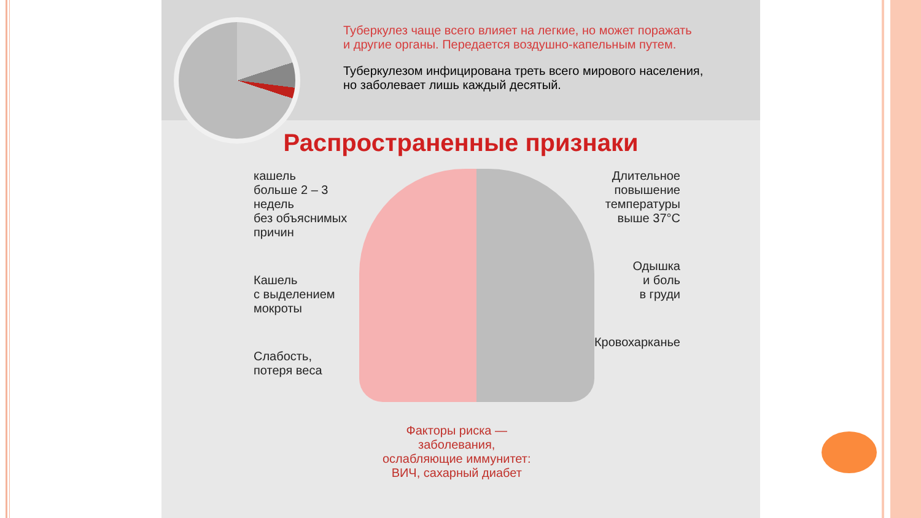Туберкулез чаще всего влияет на легкие, но может поражать
и другие органы. Передается воздушно-капельным путем.
Туберкулезом инфицирована треть всего мирового населения,
но заболевает лишь каждый десятый.
Распространенные признаки
кашель
больше 2 – 3 недель
без объяснимых
причин
Кашель
с выделением
мокроты
Слабость,
потеря веса
Длительное
повышение
температуры
выше 37°С
Одышка
и боль
в груди
Кровохарканье
Факторы риска —
заболевания,
ослабляющие иммунитет:
ВИЧ, сахарный диабет